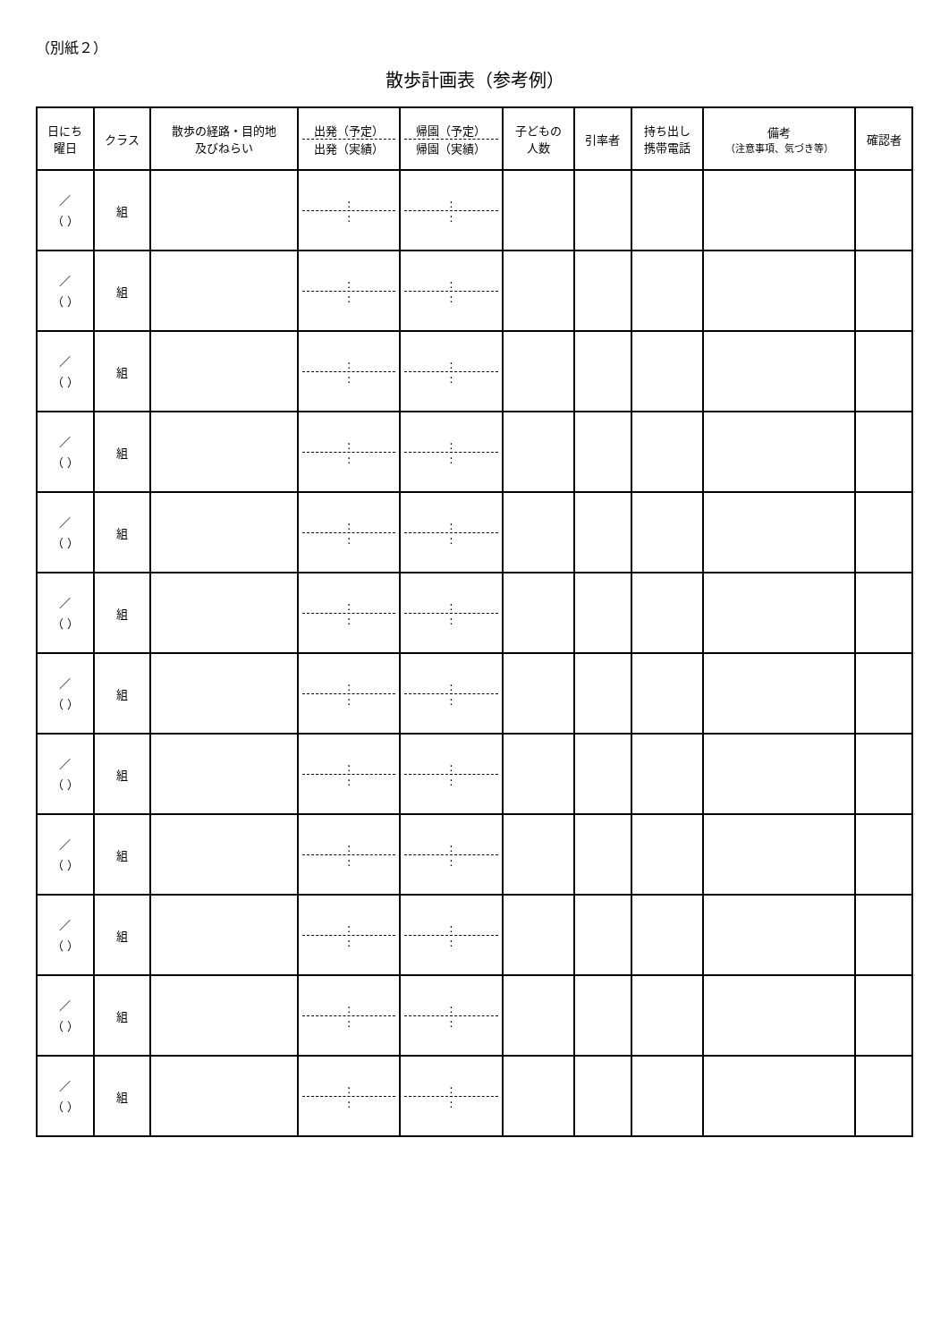（別紙２）
散歩計画表（参考例）
| 日にち 曜日 | クラス | 散歩の経路・目的地 及びねらい | 出発（予定） 出発（実績） | 帰園（予定） 帰園（実績） | 子どもの 人数 | 引率者 | 持ち出し 携帯電話 | 備考 （注意事項、気づき等） | 確認者 |
| --- | --- | --- | --- | --- | --- | --- | --- | --- | --- |
| ／ （ ） | 組 | | : : | : : | | | | | |
| ／ （ ） | 組 | | : : | : : | | | | | |
| ／ （ ） | 組 | | : : | : : | | | | | |
| ／ （ ） | 組 | | : : | : : | | | | | |
| ／ （ ） | 組 | | : : | : : | | | | | |
| ／ （ ） | 組 | | : : | : : | | | | | |
| ／ （ ） | 組 | | : : | : : | | | | | |
| ／ （ ） | 組 | | : : | : : | | | | | |
| ／ （ ） | 組 | | : : | : : | | | | | |
| ／ （ ） | 組 | | : : | : : | | | | | |
| ／ （ ） | 組 | | : : | : : | | | | | |
| ／ （ ） | 組 | | : : | : : | | | | | |